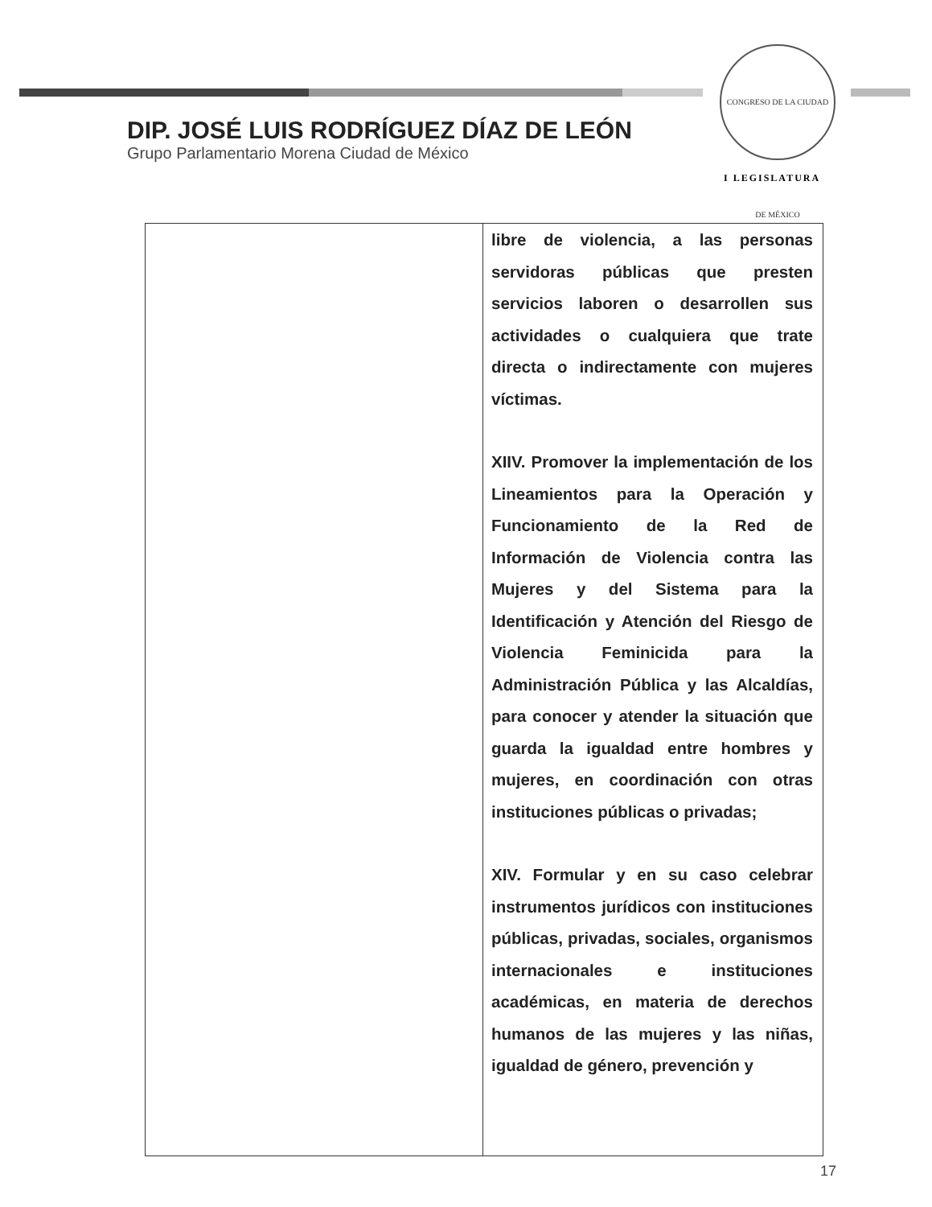DIP. JOSÉ LUIS RODRÍGUEZ DÍAZ DE LEÓN
Grupo Parlamentario Morena Ciudad de México
CONGRESO DE LA CIUDAD DE MÉXICO
I LEGISLATURA
| | libre de violencia, a las personas servidoras públicas que presten servicios laboren o desarrollen sus actividades o cualquiera que trate directa o indirectamente con mujeres víctimas. XIIV. Promover la implementación de los Lineamientos para la Operación y Funcionamiento de la Red de Información de Violencia contra las Mujeres y del Sistema para la Identificación y Atención del Riesgo de Violencia Feminicida para la Administración Pública y las Alcaldías, para conocer y atender la situación que guarda la igualdad entre hombres y mujeres, en coordinación con otras instituciones públicas o privadas; XIV. Formular y en su caso celebrar instrumentos jurídicos con instituciones públicas, privadas, sociales, organismos internacionales e instituciones académicas, en materia de derechos humanos de las mujeres y las niñas, igualdad de género, prevención y |
17